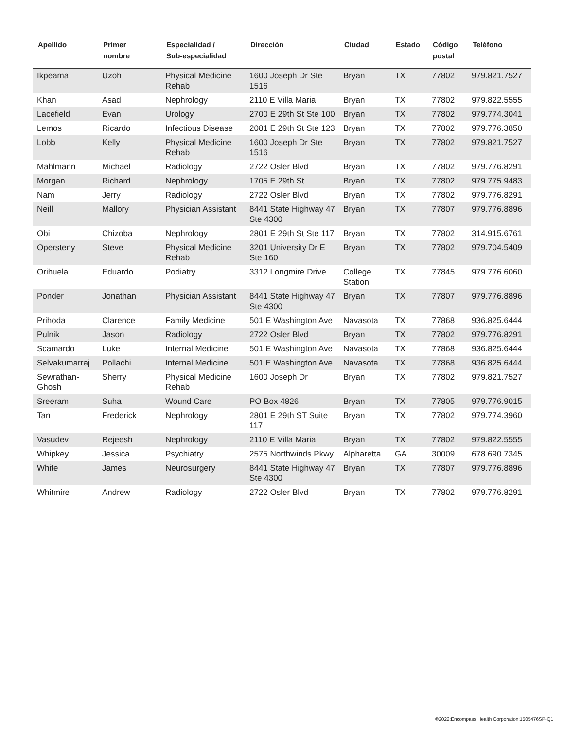| Apellido | Primer nombre | Especialidad / Sub-especialidad | Dirección | Ciudad | Estado | Código postal | Teléfono |
| --- | --- | --- | --- | --- | --- | --- | --- |
| Ikpeama | Uzoh | Physical Medicine Rehab | 1600 Joseph Dr Ste 1516 | Bryan | TX | 77802 | 979.821.7527 |
| Khan | Asad | Nephrology | 2110 E Villa Maria | Bryan | TX | 77802 | 979.822.5555 |
| Lacefield | Evan | Urology | 2700 E 29th St Ste 100 | Bryan | TX | 77802 | 979.774.3041 |
| Lemos | Ricardo | Infectious Disease | 2081 E 29th St Ste 123 | Bryan | TX | 77802 | 979.776.3850 |
| Lobb | Kelly | Physical Medicine Rehab | 1600 Joseph Dr Ste 1516 | Bryan | TX | 77802 | 979.821.7527 |
| Mahlmann | Michael | Radiology | 2722 Osler Blvd | Bryan | TX | 77802 | 979.776.8291 |
| Morgan | Richard | Nephrology | 1705 E 29th St | Bryan | TX | 77802 | 979.775.9483 |
| Nam | Jerry | Radiology | 2722 Osler Blvd | Bryan | TX | 77802 | 979.776.8291 |
| Neill | Mallory | Physician Assistant | 8441 State Highway 47 Ste 4300 | Bryan | TX | 77807 | 979.776.8896 |
| Obi | Chizoba | Nephrology | 2801 E 29th St Ste 117 | Bryan | TX | 77802 | 314.915.6761 |
| Opersteny | Steve | Physical Medicine Rehab | 3201 University Dr E Ste 160 | Bryan | TX | 77802 | 979.704.5409 |
| Orihuela | Eduardo | Podiatry | 3312 Longmire Drive | College Station | TX | 77845 | 979.776.6060 |
| Ponder | Jonathan | Physician Assistant | 8441 State Highway 47 Ste 4300 | Bryan | TX | 77807 | 979.776.8896 |
| Prihoda | Clarence | Family Medicine | 501 E Washington Ave | Navasota | TX | 77868 | 936.825.6444 |
| Pulnik | Jason | Radiology | 2722 Osler Blvd | Bryan | TX | 77802 | 979.776.8291 |
| Scamardo | Luke | Internal Medicine | 501 E Washington Ave | Navasota | TX | 77868 | 936.825.6444 |
| Selvakumarraj | Pollachi | Internal Medicine | 501 E Washington Ave | Navasota | TX | 77868 | 936.825.6444 |
| Sewrathan-Ghosh | Sherry | Physical Medicine Rehab | 1600 Joseph Dr | Bryan | TX | 77802 | 979.821.7527 |
| Sreeram | Suha | Wound Care | PO Box 4826 | Bryan | TX | 77805 | 979.776.9015 |
| Tan | Frederick | Nephrology | 2801 E 29th ST Suite 117 | Bryan | TX | 77802 | 979.774.3960 |
| Vasudev | Rejeesh | Nephrology | 2110 E Villa Maria | Bryan | TX | 77802 | 979.822.5555 |
| Whipkey | Jessica | Psychiatry | 2575 Northwinds Pkwy | Alpharetta | GA | 30009 | 678.690.7345 |
| White | James | Neurosurgery | 8441 State Highway 47 Ste 4300 | Bryan | TX | 77807 | 979.776.8896 |
| Whitmire | Andrew | Radiology | 2722 Osler Blvd | Bryan | TX | 77802 | 979.776.8291 |
©2022:Encompass Health Corporation:1505476SP-Q1